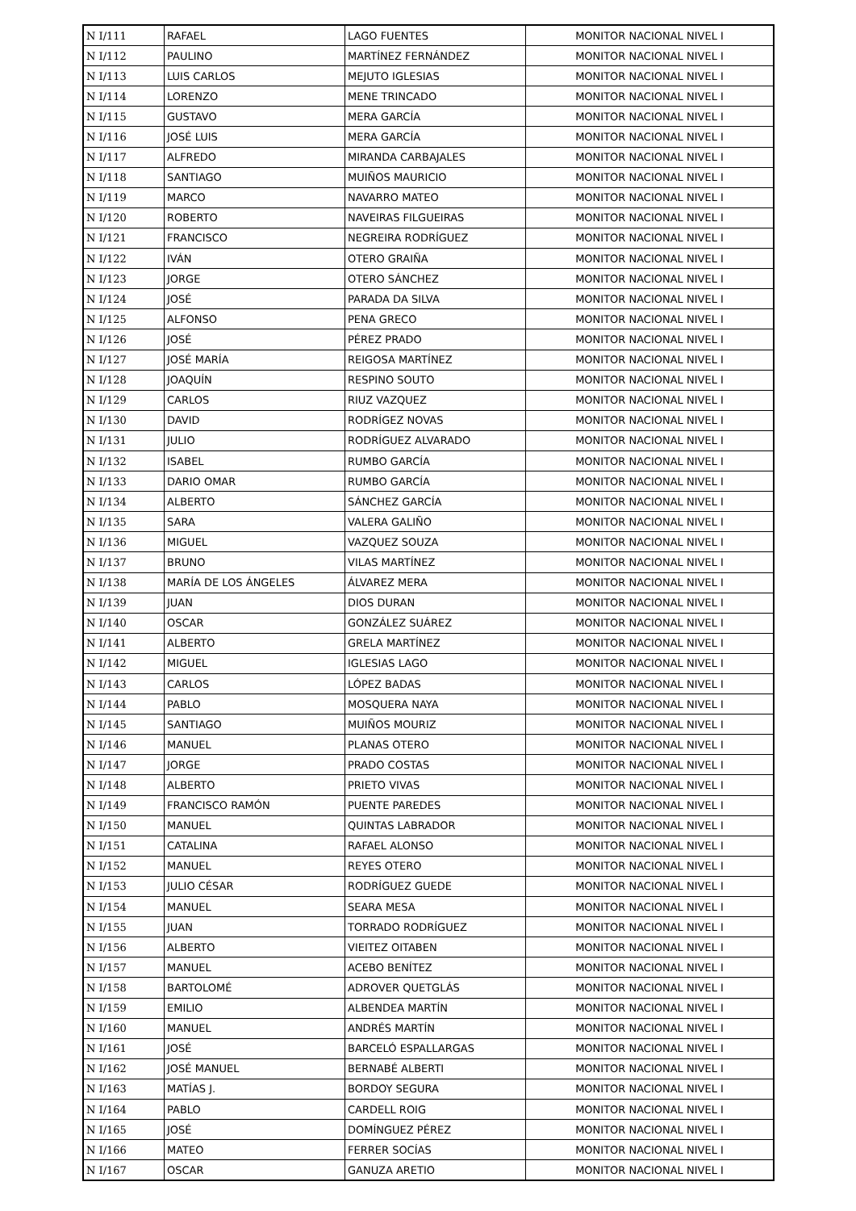| N I/111 | RAFAEL | LAGO FUENTES | MONITOR NACIONAL NIVEL I |
| N I/112 | PAULINO | MARTÍNEZ FERNÁNDEZ | MONITOR NACIONAL NIVEL I |
| N I/113 | LUIS CARLOS | MEJUTO IGLESIAS | MONITOR NACIONAL NIVEL I |
| N I/114 | LORENZO | MENE TRINCADO | MONITOR NACIONAL NIVEL I |
| N I/115 | GUSTAVO | MERA GARCÍA | MONITOR NACIONAL NIVEL I |
| N I/116 | JOSÉ LUIS | MERA GARCÍA | MONITOR NACIONAL NIVEL I |
| N I/117 | ALFREDO | MIRANDA CARBAJALES | MONITOR NACIONAL NIVEL I |
| N I/118 | SANTIAGO | MUIÑOS MAURICIO | MONITOR NACIONAL NIVEL I |
| N I/119 | MARCO | NAVARRO MATEO | MONITOR NACIONAL NIVEL I |
| N I/120 | ROBERTO | NAVEIRAS FILGUEIRAS | MONITOR NACIONAL NIVEL I |
| N I/121 | FRANCISCO | NEGREIRA RODRÍGUEZ | MONITOR NACIONAL NIVEL I |
| N I/122 | IVÁN | OTERO GRAIÑA | MONITOR NACIONAL NIVEL I |
| N I/123 | JORGE | OTERO SÁNCHEZ | MONITOR NACIONAL NIVEL I |
| N I/124 | JOSÉ | PARADA DA SILVA | MONITOR NACIONAL NIVEL I |
| N I/125 | ALFONSO | PENA GRECO | MONITOR NACIONAL NIVEL I |
| N I/126 | JOSÉ | PÉREZ PRADO | MONITOR NACIONAL NIVEL I |
| N I/127 | JOSÉ MARÍA | REIGOSA MARTÍNEZ | MONITOR NACIONAL NIVEL I |
| N I/128 | JOAQUÍN | RESPINO SOUTO | MONITOR NACIONAL NIVEL I |
| N I/129 | CARLOS | RIUZ VAZQUEZ | MONITOR NACIONAL NIVEL I |
| N I/130 | DAVID | RODRÍGEZ NOVAS | MONITOR NACIONAL NIVEL I |
| N I/131 | JULIO | RODRÍGUEZ ALVARADO | MONITOR NACIONAL NIVEL I |
| N I/132 | ISABEL | RUMBO GARCÍA | MONITOR NACIONAL NIVEL I |
| N I/133 | DARIO OMAR | RUMBO GARCÍA | MONITOR NACIONAL NIVEL I |
| N I/134 | ALBERTO | SÁNCHEZ GARCÍA | MONITOR NACIONAL NIVEL I |
| N I/135 | SARA | VALERA GALIÑO | MONITOR NACIONAL NIVEL I |
| N I/136 | MIGUEL | VAZQUEZ SOUZA | MONITOR NACIONAL NIVEL I |
| N I/137 | BRUNO | VILAS MARTÍNEZ | MONITOR NACIONAL NIVEL I |
| N I/138 | MARÍA DE LOS ÁNGELES | ÁLVAREZ MERA | MONITOR NACIONAL NIVEL I |
| N I/139 | JUAN | DIOS DURAN | MONITOR NACIONAL NIVEL I |
| N I/140 | OSCAR | GONZÁLEZ SUÁREZ | MONITOR NACIONAL NIVEL I |
| N I/141 | ALBERTO | GRELA MARTÍNEZ | MONITOR NACIONAL NIVEL I |
| N I/142 | MIGUEL | IGLESIAS LAGO | MONITOR NACIONAL NIVEL I |
| N I/143 | CARLOS | LÓPEZ BADAS | MONITOR NACIONAL NIVEL I |
| N I/144 | PABLO | MOSQUERA NAYA | MONITOR NACIONAL NIVEL I |
| N I/145 | SANTIAGO | MUIÑOS MOURIZ | MONITOR NACIONAL NIVEL I |
| N I/146 | MANUEL | PLANAS OTERO | MONITOR NACIONAL NIVEL I |
| N I/147 | JORGE | PRADO COSTAS | MONITOR NACIONAL NIVEL I |
| N I/148 | ALBERTO | PRIETO VIVAS | MONITOR NACIONAL NIVEL I |
| N I/149 | FRANCISCO RAMÓN | PUENTE PAREDES | MONITOR NACIONAL NIVEL I |
| N I/150 | MANUEL | QUINTAS LABRADOR | MONITOR NACIONAL NIVEL I |
| N I/151 | CATALINA | RAFAEL ALONSO | MONITOR NACIONAL NIVEL I |
| N I/152 | MANUEL | REYES OTERO | MONITOR NACIONAL NIVEL I |
| N I/153 | JULIO CÉSAR | RODRÍGUEZ GUEDE | MONITOR NACIONAL NIVEL I |
| N I/154 | MANUEL | SEARA MESA | MONITOR NACIONAL NIVEL I |
| N I/155 | JUAN | TORRADO RODRÍGUEZ | MONITOR NACIONAL NIVEL I |
| N I/156 | ALBERTO | VIEITEZ OITABEN | MONITOR NACIONAL NIVEL I |
| N I/157 | MANUEL | ACEBO BENÍTEZ | MONITOR NACIONAL NIVEL I |
| N I/158 | BARTOLOMÉ | ADROVER QUETGLÁS | MONITOR NACIONAL NIVEL I |
| N I/159 | EMILIO | ALBENDEA MARTÍN | MONITOR NACIONAL NIVEL I |
| N I/160 | MANUEL | ANDRÉS MARTÍN | MONITOR NACIONAL NIVEL I |
| N I/161 | JOSÉ | BARCELÓ ESPALLARGAS | MONITOR NACIONAL NIVEL I |
| N I/162 | JOSÉ MANUEL | BERNABÉ ALBERTI | MONITOR NACIONAL NIVEL I |
| N I/163 | MATÍAS J. | BORDOY SEGURA | MONITOR NACIONAL NIVEL I |
| N I/164 | PABLO | CARDELL ROIG | MONITOR NACIONAL NIVEL I |
| N I/165 | JOSÉ | DOMÍNGUEZ PÉREZ | MONITOR NACIONAL NIVEL I |
| N I/166 | MATEO | FERRER SOCÍAS | MONITOR NACIONAL NIVEL I |
| N I/167 | OSCAR | GANUZA ARETIO | MONITOR NACIONAL NIVEL I |